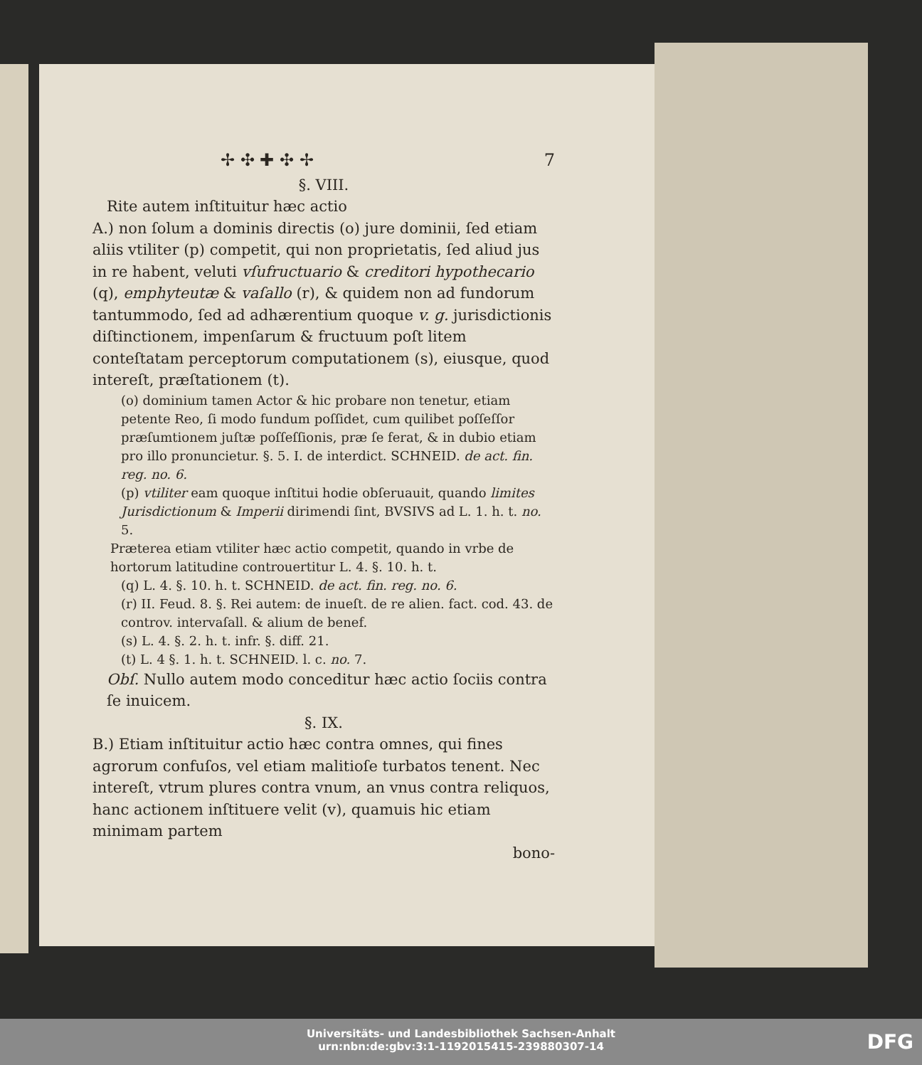✢ ✣ ✚ ✣ ✢ 7
§. VIII.
Rite autem inſtituitur hæc actio
A.) non ſolum a dominis directis (o) jure dominii, ſed etiam aliis vtiliter (p) competit, qui non proprietatis, ſed aliud jus in re habent, veluti vſufructuario & creditori hypothecario (q), emphyteutæ & vaſallo (r), & quidem non ad fundorum tantummodo, ſed ad adhærentium quoque v. g. jurisdictionis diſtinctionem, impenſarum & fructuum poſt litem conteſtatam perceptorum computationem (s), eiusque, quod intereſt, præſtationem (t).
(o) dominium tamen Actor & hic probare non tenetur, etiam petente Reo, ſi modo fundum poſſidet, cum quilibet poſſeſſor præſumtionem juſtæ poſſeſſionis, præ ſe ferat, & in dubio etiam pro illo pronuncietur. §. 5. I. de interdict. SCHNEID. de act. fin. reg. no. 6.
(p) vtiliter eam quoque inſtitui hodie obſeruauit, quando limites Jurisdictionum & Imperii dirimendi ſint, BVSIVS ad L. 1. h. t. no. 5.
Præterea etiam vtiliter hæc actio competit, quando in vrbe de hortorum latitudine controuertitur L. 4. §. 10. h. t.
(q) L. 4. §. 10. h. t. SCHNEID. de act. fin. reg. no. 6.
(r) II. Feud. 8. §. Rei autem: de inueſt. de re alien. fact. cod. 43. de controv. intervaſall. & alium de benef.
(s) L. 4. §. 2. h. t. infr. §. diff. 21.
(t) L. 4 §. 1. h. t. SCHNEID. l. c. no. 7.
Obſ. Nullo autem modo conceditur hæc actio ſociis contra ſe inuicem.
§. IX.
B.) Etiam inſtituitur actio hæc contra omnes, qui fines agrorum confuſos, vel etiam malitioſe turbatos tenent. Nec intereſt, vtrum plures contra vnum, an vnus contra reliquos, hanc actionem inſtituere velit (v), quamuis hic etiam minimam partem
bono-
Universitäts- und Landesbibliothek Sachsen-Anhalt
urn:nbn:de:gbv:3:1-1192015415-239880307-14
DFG